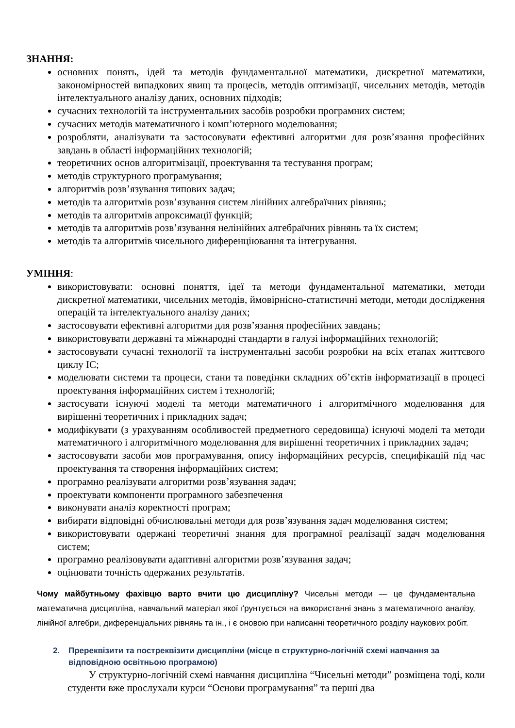ЗНАННЯ:
основних понять, ідей та методів фундаментальної математики, дискретної математики, закономірностей випадкових явищ та процесів, методів оптимізації, чисельних методів, методів інтелектуального аналізу даних, основних підходів;
сучасних технологій та інструментальних засобів розробки програмних систем;
сучасних методів математичного і комп’ютерного моделювання;
розробляти, аналізувати та застосовувати ефективні алгоритми для розв’язання професійних завдань в області інформаційних технологій;
теоретичних основ алгоритмізації, проектування та тестування програм;
методів структурного програмування;
алгоритмів розв’язування типових задач;
методів та алгоритмів розв’язування систем лінійних алгебраїчних рівнянь;
методів та алгоритмів апроксимації функцій;
методів та алгоритмів розв’язування нелінійних алгебраїчних рівнянь та їх систем;
методів та алгоритмів чисельного диференціювання та інтегрування.
УМІННЯ:
використовувати: основні поняття, ідеї та методи фундаментальної математики, методи дискретної математики, чисельних методів, ймовірнісно-статистичні методи, методи дослідження операцій та інтелектуального аналізу даних;
застосовувати ефективні алгоритми для розв’язання професійних завдань;
використовувати державні та міжнародні стандарти в галузі інформаційних технологій;
застосовувати сучасні технології та інструментальні засоби розробки на всіх етапах життєвого циклу ІС;
моделювати системи та процеси, стани та поведінки складних об’єктів інформатизації в процесі проектування інформаційних систем і технологій;
застосувати існуючі моделі та методи математичного і алгоритмічного моделювання для вирішенні теоретичних і прикладних задач;
модифікувати (з урахуванням особливостей предметного середовища) існуючі моделі та методи математичного і алгоритмічного моделювання для вирішенні теоретичних і прикладних задач;
застосовувати засоби мов програмування, опису інформаційних ресурсів, специфікацій під час проектування та створення інформаційних систем;
програмно реалізувати алгоритми розв’язування задач;
проектувати компоненти програмного забезпечення
виконувати аналіз коректності програм;
вибирати відповідні обчислювальні методи для розв’язування задач моделювання систем;
використовувати одержані теоретичні знання для програмної реалізації задач моделювання систем;
програмно реалізовувати адаптивні алгоритми розв’язування задач;
оцінювати точність одержаних результатів.
Чому майбутньому фахівцю варто вчити цю дисципліну? Чисельні методи — це фундаментальна математична дисципліна, навчальний матеріал якої ґрунтується на використанні знань з математичного аналізу, лінійної алгебри, диференціальних рівнянь та ін., і є оновою при написанні теоретичного розділу наукових робіт.
2. Пререквізити та постреквізити дисципліни (місце в структурно-логічній схемі навчання за відповідною освітньою програмою)
У структурно-логічній схемі навчання дисципліна “Чисельні методи” розміщена тоді, коли студенти вже прослухали курси “Основи програмування” та перші два